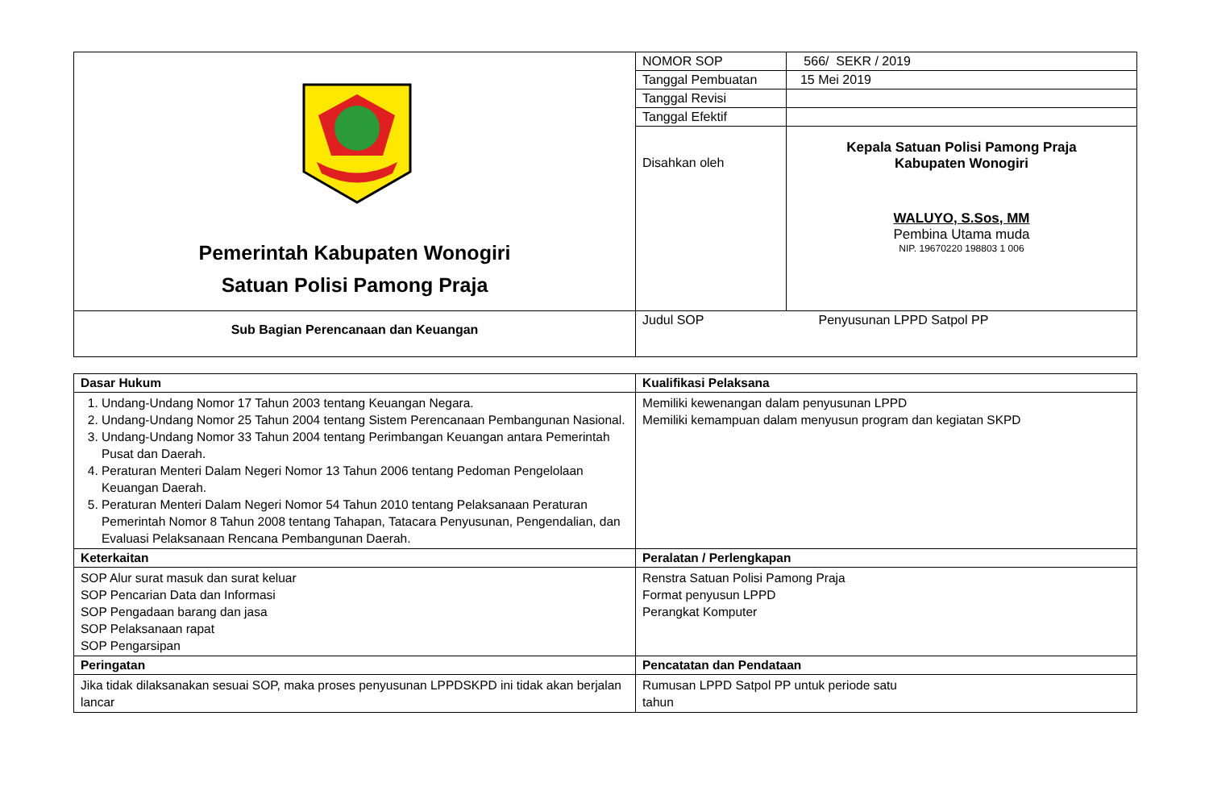| Pemerintah Kabupaten Wonogiri Satuan Polisi Pamong Praja | NOMOR SOP | 566/ SEKR / 2019 |
| | Tanggal Pembuatan | 15 Mei 2019 |
| | Tanggal Revisi | |
| | Tanggal Efektif | |
| | Disahkan oleh | Kepala Satuan Polisi Pamong Praja Kabupaten Wonogiri WALUYO, S.Sos, MM Pembina Utama muda NIP. 19670220 198803 1 006 |
| Sub Bagian Perencanaan dan Keuangan | Judul SOP | Penyusunan LPPD Satpol PP |
| Dasar Hukum | Kualifikasi Pelaksana |
| --- | --- |
| 1. Undang-Undang Nomor 17 Tahun 2003 tentang Keuangan Negara. 2. Undang-Undang Nomor 25 Tahun 2004 tentang Sistem Perencanaan Pembangunan Nasional. 3. Undang-Undang Nomor 33 Tahun 2004 tentang Perimbangan Keuangan antara Pemerintah Pusat dan Daerah. 4. Peraturan Menteri Dalam Negeri Nomor 13 Tahun 2006 tentang Pedoman Pengelolaan Keuangan Daerah. 5. Peraturan Menteri Dalam Negeri Nomor 54 Tahun 2010 tentang Pelaksanaan Peraturan Pemerintah Nomor 8 Tahun 2008 tentang Tahapan, Tatacara Penyusunan, Pengendalian, dan Evaluasi Pelaksanaan Rencana Pembangunan Daerah. | Memiliki kewenangan dalam penyusunan LPPD Memiliki kemampuan dalam menyusun program dan kegiatan SKPD |
| Keterkaitan | Peralatan / Perlengkapan |
| SOP Alur surat masuk dan surat keluar SOP Pencarian Data dan Informasi SOP Pengadaan barang dan jasa SOP Pelaksanaan rapat SOP Pengarsipan | Renstra Satuan Polisi Pamong Praja Format penyusun LPPD Perangkat Komputer |
| Peringatan | Pencatatan dan Pendataan |
| Jika tidak dilaksanakan sesuai SOP, maka proses penyusunan LPPDSKPD ini tidak akan berjalan lancar | Rumusan LPPD Satpol PP untuk periode satu tahun |